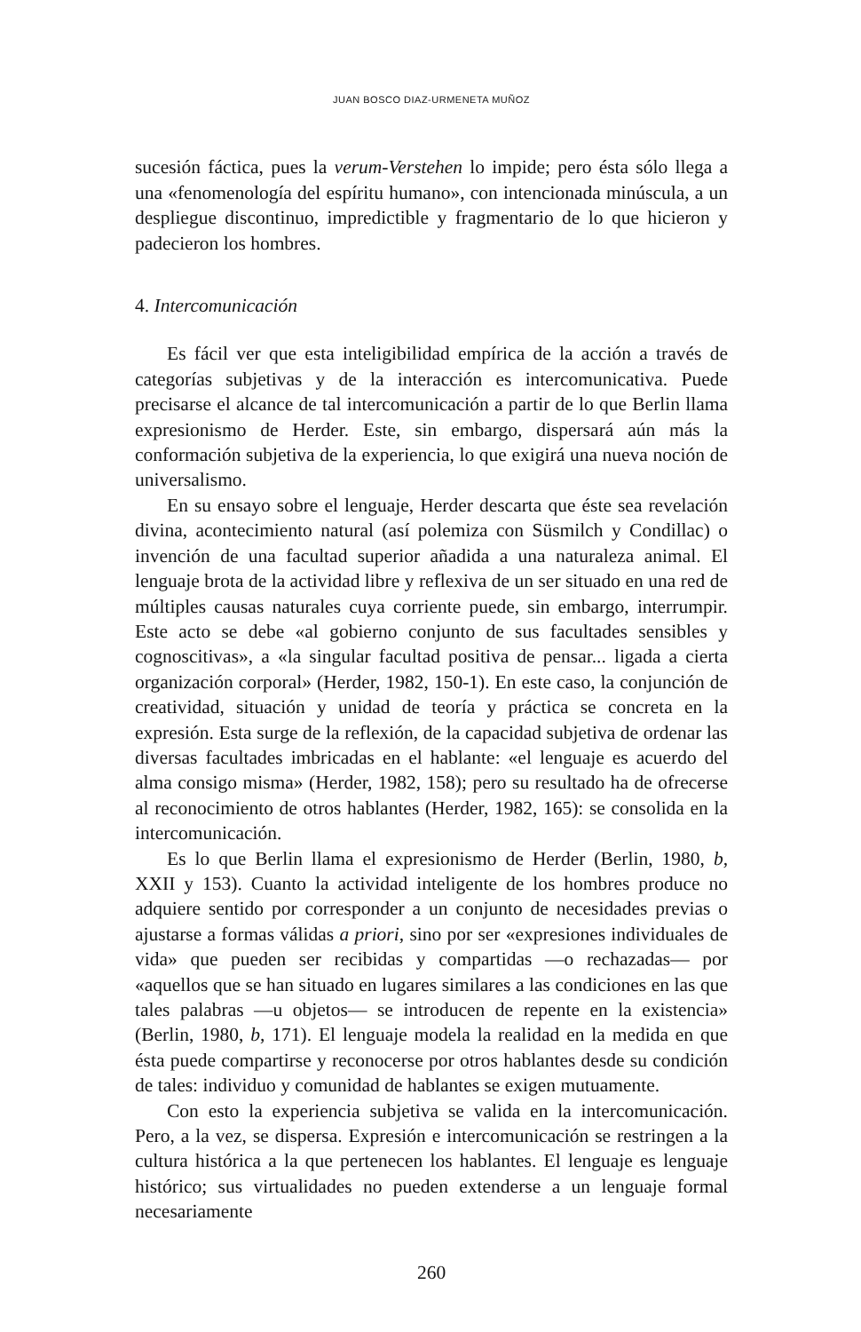JUAN BOSCO DIAZ-URMENETA MUÑOZ
sucesión fáctica, pues la verum-Verstehen lo impide; pero ésta sólo llega a una «fenomenología del espíritu humano», con intencionada minúscula, a un despliegue discontinuo, impredictible y fragmentario de lo que hicieron y padecieron los hombres.
4. Intercomunicación
Es fácil ver que esta inteligibilidad empírica de la acción a través de categorías subjetivas y de la interacción es intercomunicativa. Puede precisarse el alcance de tal intercomunicación a partir de lo que Berlin llama expresionismo de Herder. Este, sin embargo, dispersará aún más la conformación subjetiva de la experiencia, lo que exigirá una nueva noción de universalismo.
En su ensayo sobre el lenguaje, Herder descarta que éste sea revelación divina, acontecimiento natural (así polemiza con Süsmilch y Condillac) o invención de una facultad superior añadida a una naturaleza animal. El lenguaje brota de la actividad libre y reflexiva de un ser situado en una red de múltiples causas naturales cuya corriente puede, sin embargo, interrumpir. Este acto se debe «al gobierno conjunto de sus facultades sensibles y cognoscitivas», a «la singular facultad positiva de pensar... ligada a cierta organización corporal» (Herder, 1982, 150-1). En este caso, la conjunción de creatividad, situación y unidad de teoría y práctica se concreta en la expresión. Esta surge de la reflexión, de la capacidad subjetiva de ordenar las diversas facultades imbricadas en el hablante: «el lenguaje es acuerdo del alma consigo misma» (Herder, 1982, 158); pero su resultado ha de ofrecerse al reconocimiento de otros hablantes (Herder, 1982, 165): se consolida en la intercomunicación.
Es lo que Berlin llama el expresionismo de Herder (Berlin, 1980, b, XXII y 153). Cuanto la actividad inteligente de los hombres produce no adquiere sentido por corresponder a un conjunto de necesidades previas o ajustarse a formas válidas a priori, sino por ser «expresiones individuales de vida» que pueden ser recibidas y compartidas —o rechazadas— por «aquellos que se han situado en lugares similares a las condiciones en las que tales palabras —u objetos— se introducen de repente en la existencia» (Berlin, 1980, b, 171). El lenguaje modela la realidad en la medida en que ésta puede compartirse y reconocerse por otros hablantes desde su condición de tales: individuo y comunidad de hablantes se exigen mutuamente.
Con esto la experiencia subjetiva se valida en la intercomunicación. Pero, a la vez, se dispersa. Expresión e intercomunicación se restringen a la cultura histórica a la que pertenecen los hablantes. El lenguaje es lenguaje histórico; sus virtualidades no pueden extenderse a un lenguaje formal necesariamente
260